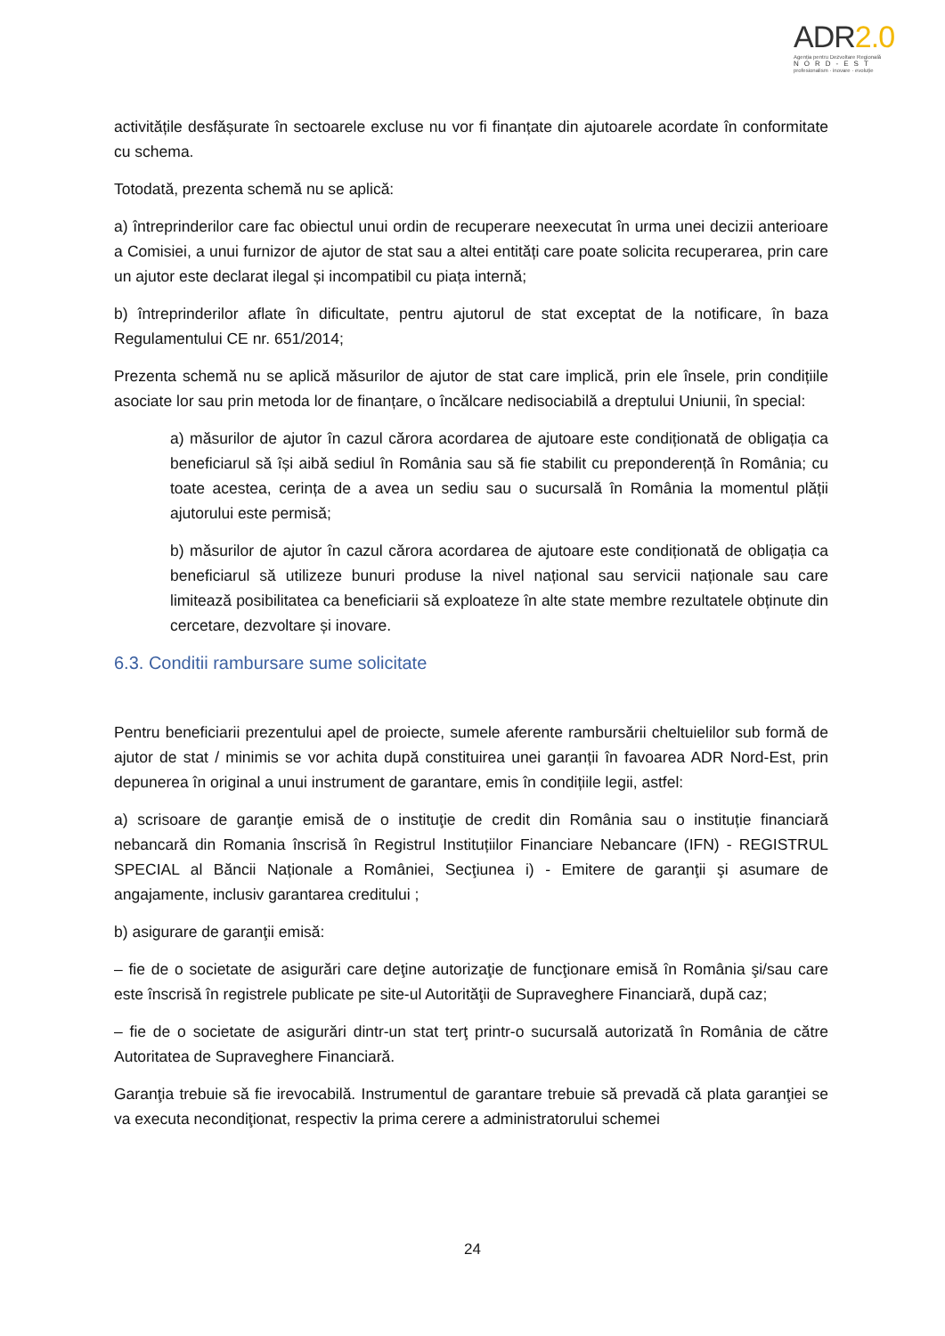ADR2.0
Agenția pentru Dezvoltare Regională
NORD-EST
profesionalism · inovare · evoluție
activitățile desfășurate în sectoarele excluse nu vor fi finanțate din ajutoarele acordate în conformitate cu schema.
Totodată, prezenta schemă nu se aplică:
a) întreprinderilor care fac obiectul unui ordin de recuperare neexecutat în urma unei decizii anterioare a Comisiei, a unui furnizor de ajutor de stat sau a altei entități care poate solicita recuperarea, prin care un ajutor este declarat ilegal și incompatibil cu piața internă;
b) întreprinderilor aflate în dificultate, pentru ajutorul de stat exceptat de la notificare, în baza Regulamentului CE nr. 651/2014;
Prezenta schemă nu se aplică măsurilor de ajutor de stat care implică, prin ele însele, prin condițiile asociate lor sau prin metoda lor de finanțare, o încălcare nedisociabilă a dreptului Uniunii, în special:
a) măsurilor de ajutor în cazul cărora acordarea de ajutoare este condiționată de obligația ca beneficiarul să își aibă sediul în România sau să fie stabilit cu preponderență în România; cu toate acestea, cerința de a avea un sediu sau o sucursală în România la momentul plății ajutorului este permisă;
b) măsurilor de ajutor în cazul cărora acordarea de ajutoare este condiționată de obligația ca beneficiarul să utilizeze bunuri produse la nivel național sau servicii naționale sau care limitează posibilitatea ca beneficiarii să exploateze în alte state membre rezultatele obținute din cercetare, dezvoltare și inovare.
6.3. Conditii rambursare sume solicitate
Pentru beneficiarii prezentului apel de proiecte, sumele aferente rambursării cheltuielilor sub formă de ajutor de stat / minimis se vor achita după constituirea unei garanții în favoarea ADR Nord-Est, prin depunerea în original a unui instrument de garantare, emis în condițiile legii, astfel:
a) scrisoare de garanţie emisă de o instituţie de credit din România sau o instituție financiară nebancară din Romania înscrisă în Registrul Instituțiilor Financiare Nebancare (IFN) - REGISTRUL SPECIAL al Băncii Naționale a României, Secţiunea i) - Emitere de garanţii şi asumare de angajamente, inclusiv garantarea creditului ;
b) asigurare de garanţii emisă:
– fie de o societate de asigurări care deţine autorizaţie de funcţionare emisă în România şi/sau care este înscrisă în registrele publicate pe site-ul Autorităţii de Supraveghere Financiară, după caz;
– fie de o societate de asigurări dintr-un stat terţ printr-o sucursală autorizată în România de către Autoritatea de Supraveghere Financiară.
Garanţia trebuie să fie irevocabilă. Instrumentul de garantare trebuie să prevadă că plata garanţiei se va executa necondiţionat, respectiv la prima cerere a administratorului schemei
24